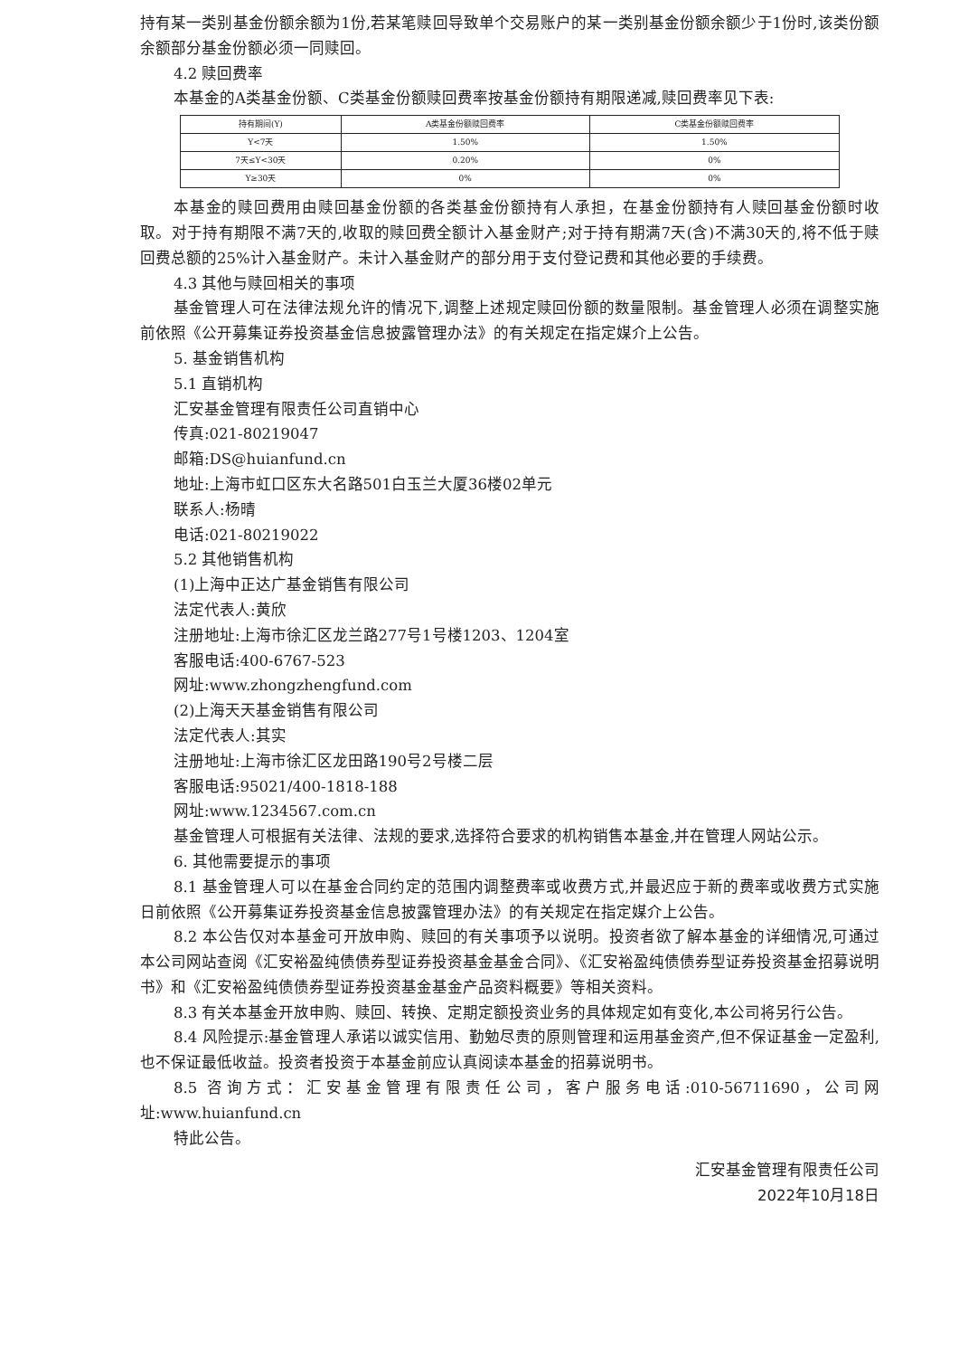持有某一类别基金份额余额为1份,若某笔赎回导致单个交易账户的某一类别基金份额余额少于1份时,该类份额余额部分基金份额必须一同赎回。
4.2 赎回费率
本基金的A类基金份额、C类基金份额赎回费率按基金份额持有期限递减,赎回费率见下表:
| 持有期间(Y) | A类基金份额赎回费率 | C类基金份额赎回费率 |
| Y<7天 | 1.50% | 1.50% |
| 7天≤Y<30天 | 0.20% | 0% |
| Y≥30天 | 0% | 0% |
本基金的赎回费用由赎回基金份额的各类基金份额持有人承担，在基金份额持有人赎回基金份额时收取。对于持有期限不满7天的,收取的赎回费全额计入基金财产;对于持有期满7天(含)不满30天的,将不低于赎回费总额的25%计入基金财产。未计入基金财产的部分用于支付登记费和其他必要的手续费。
4.3 其他与赎回相关的事项
基金管理人可在法律法规允许的情况下,调整上述规定赎回份额的数量限制。基金管理人必须在调整实施前依照《公开募集证券投资基金信息披露管理办法》的有关规定在指定媒介上公告。
5. 基金销售机构
5.1 直销机构
汇安基金管理有限责任公司直销中心
传真:021-80219047
邮箱:DS@huianfund.cn
地址:上海市虹口区东大名路501白玉兰大厦36楼02单元
联系人:杨晴
电话:021-80219022
5.2 其他销售机构
(1)上海中正达广基金销售有限公司
法定代表人:黄欣
注册地址:上海市徐汇区龙兰路277号1号楼1203、1204室
客服电话:400-6767-523
网址:www.zhongzhengfund.com
(2)上海天天基金销售有限公司
法定代表人:其实
注册地址:上海市徐汇区龙田路190号2号楼二层
客服电话:95021/400-1818-188
网址:www.1234567.com.cn
基金管理人可根据有关法律、法规的要求,选择符合要求的机构销售本基金,并在管理人网站公示。
6. 其他需要提示的事项
8.1 基金管理人可以在基金合同约定的范围内调整费率或收费方式,并最迟应于新的费率或收费方式实施日前依照《公开募集证券投资基金信息披露管理办法》的有关规定在指定媒介上公告。
8.2 本公告仅对本基金可开放申购、赎回的有关事项予以说明。投资者欲了解本基金的详细情况,可通过本公司网站查阅《汇安裕盈纯债债券型证券投资基金基金合同》、《汇安裕盈纯债债券型证券投资基金招募说明书》和《汇安裕盈纯债债券型证券投资基金基金产品资料概要》等相关资料。
8.3 有关本基金开放申购、赎回、转换、定期定额投资业务的具体规定如有变化,本公司将另行公告。
8.4 风险提示:基金管理人承诺以诚实信用、勤勉尽责的原则管理和运用基金资产,但不保证基金一定盈利,也不保证最低收益。投资者投资于本基金前应认真阅读本基金的招募说明书。
8.5 咨询方式：汇安基金管理有限责任公司，客户服务电话:010-56711690，公司网址:www.huianfund.cn
特此公告。
汇安基金管理有限责任公司
2022年10月18日